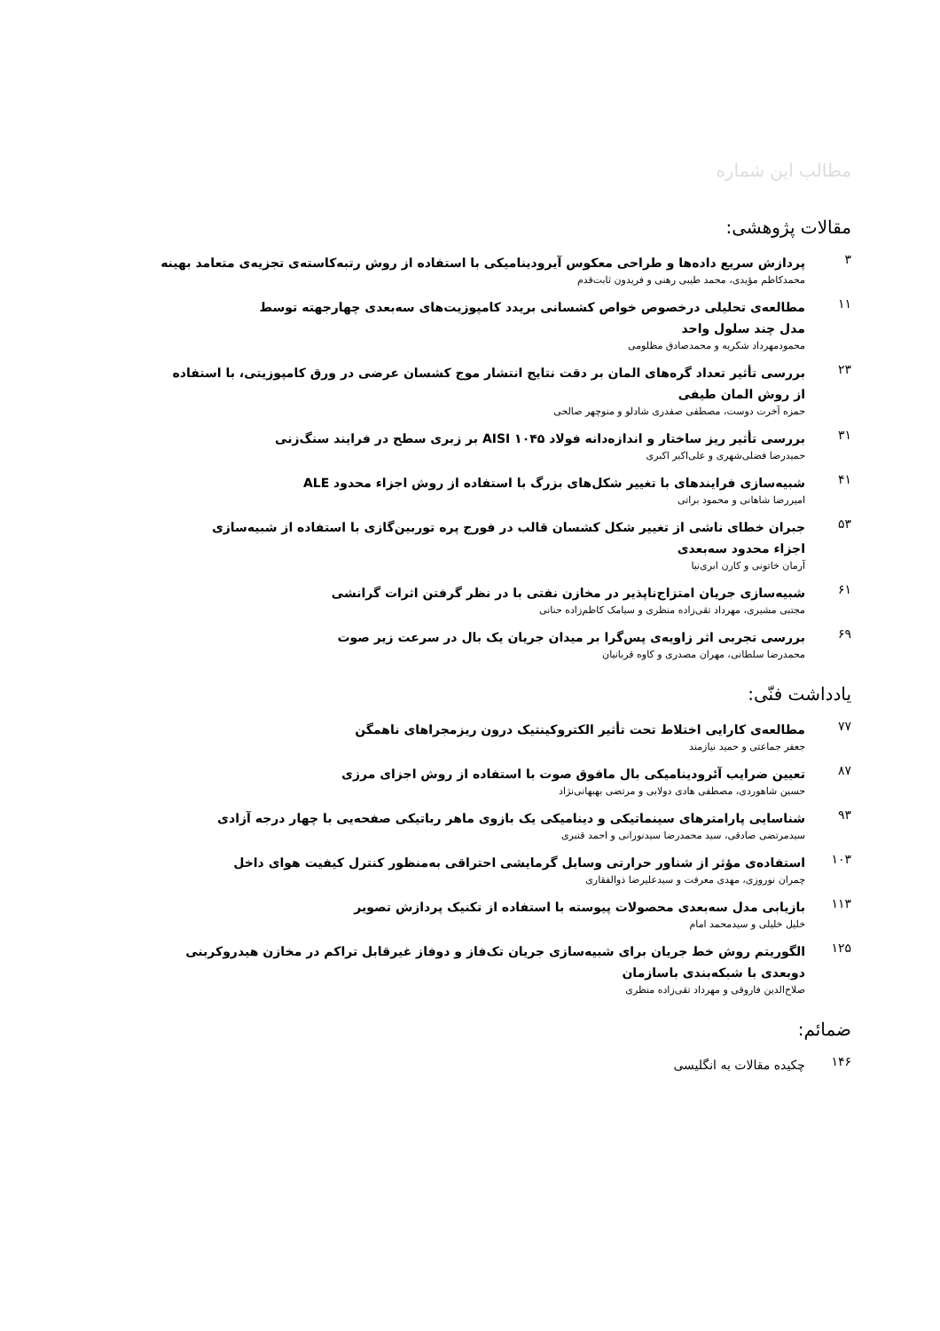مطالب این شماره
مقالات پژوهشی:
۳
پردازش سریع داده‌ها و طراحی معکوس آیرودینامیکی با استفاده از روش رتبه‌کاسته‌ی تجزیه‌ی متعامد بهینه
محمدکاظم مؤیدی، محمد طیبی رهنی و فریدون ثابت‌قدم
۱۱
مطالعه‌ی تحلیلی درخصوص خواص کشسانی بریدد کامپوزیت‌های سه‌بعدی چهارجهته توسط
مدل چند سلول واحد
محمودمهرداد شکریه و محمدصادق مظلومی
۲۳
بررسی تأثیر تعداد گره‌های المان بر دقت نتایج انتشار موج کشسان عرضی در ورق کامپوزیتی، با استفاده
از روش المان طیفی
حمزه آخرت دوست، مصطفی صفدری شادلو و منوچهر صالحی
۳۱
بررسی تأثیر ریز ساختار و اندازه‌دانه فولاد AISI ۱۰۴۵ بر زبری سطح در فرایند سنگ‌زنی
حمیدرضا فضلی‌شهری و علی‌اکبر اکبری
۴۱
شبیه‌سازی فرایندهای با تغییر شکل‌های بزرگ با استفاده از روش اجزاء محدود ALE
امیررضا شاهانی و محمود براتی
۵۳
جبران خطای ناشی از تغییر شکل کشسان قالب در فورج پره توربین‌گازی با استفاده از شبیه‌سازی
اجزاء محدود سه‌بعدی
آرمان خاتونی و کارن ابری‌نیا
۶۱
شبیه‌سازی جریان امتزاج‌ناپذیر در مخازن نفتی با در نظر گرفتن اثرات گرانشی
مجتبی مشیری، مهرداد تقی‌زاده منظری و سیامک کاظم‌زاده حنانی
۶۹
بررسی تجربی اثر زاویه‌ی پس‌گرا بر میدان جریان یک بال در سرعت زیر صوت
محمدرضا سلطانی، مهران مصدری و کاوه قربانیان
یادداشت فنّی:
۷۷
مطالعه‌ی کارایی اختلاط تحت تأثیر الکتروکینتیک درون ریزمجراهای ناهمگن
جعفر جماعتی و حمید نیازمند
۸۷
تعیین ضرایب آئرودینامیکی بال مافوق صوت با استفاده از روش اجزای مرزی
حسین شاهوردی، مصطفی هادی دولابی و مرتضی بهبهانی‌نژاد
۹۳
شناسایی پارامترهای سینماتیکی و دینامیکی یک بازوی ماهر رباتیکی صفحه‌یی با چهار درجه آزادی
سیدمرتضی صادقی، سید محمدرضا سیدنورانی و احمد قنبری
۱۰۳
استفاده‌ی مؤثر از شناور حرارتی وسایل گرمایشی احتراقی به‌منظور کنترل کیفیت هوای داخل
چمران نوروزی، مهدی معرفت و سیدعلیرضا ذوالفقاری
۱۱۳
بازیابی مدل سه‌بعدی محصولات پیوسته با استفاده از تکنیک پردازش تصویر
خلیل خلیلی و سیدمحمد امام
۱۲۵
الگوریتم روش خط جریان برای شبیه‌سازی جریان تک‌فاز و دوفاز غیرقابل تراکم در مخازن هیدروکربنی
دوبعدی با شبکه‌بندی باسازمان
صلاح‌الدین فاروقی و مهرداد تقی‌زاده منظری
ضمائم:
۱۴۶
چکیده مقالات به انگلیسی